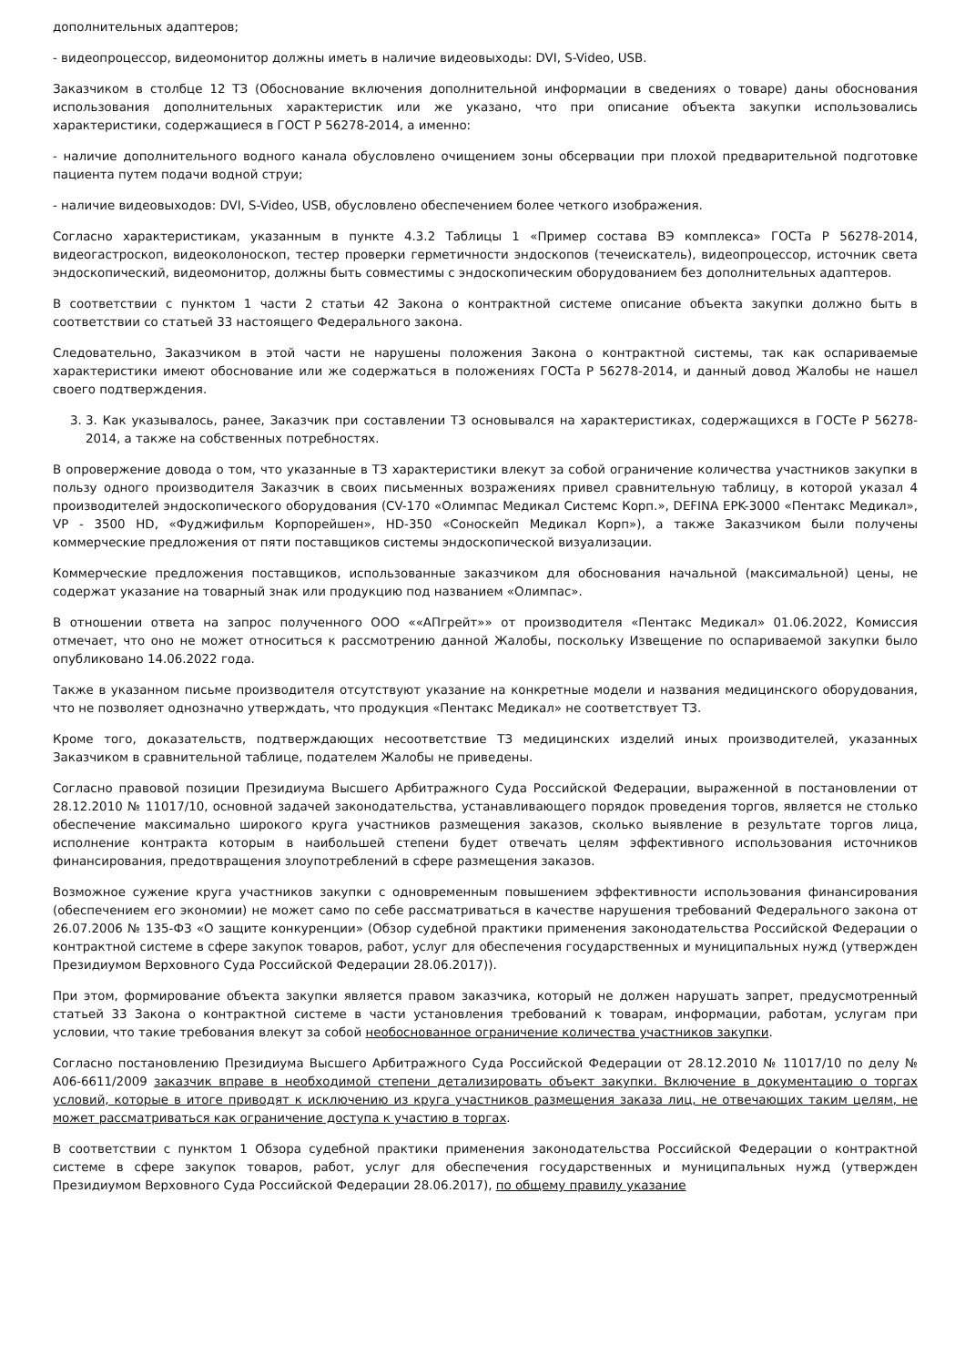дополнительных адаптеров;
- видеопроцессор, видеомонитор должны иметь в наличие видеовыходы: DVI, S-Video, USB.
Заказчиком в столбце 12 ТЗ (Обоснование включения дополнительной информации в сведениях о товаре) даны обоснования использования дополнительных характеристик или же указано, что при описание объекта закупки использовались характеристики, содержащиеся в ГОСТ Р 56278-2014, а именно:
- наличие дополнительного водного канала обусловлено очищением зоны обсервации при плохой предварительной подготовке пациента путем подачи водной струи;
- наличие видеовыходов: DVI, S-Video, USB, обусловлено обеспечением более четкого изображения.
Согласно характеристикам, указанным в пункте 4.3.2 Таблицы 1 «Пример состава ВЭ комплекса» ГОСТа Р 56278-2014, видеогастроскоп, видеоколоноскоп, тестер проверки герметичности эндоскопов (течеискатель), видеопроцессор, источник света эндоскопический, видеомонитор, должны быть совместимы с эндоскопическим оборудованием без дополнительных адаптеров.
В соответствии с пунктом 1 части 2 статьи 42 Закона о контрактной системе описание объекта закупки должно быть в соответствии со статьей 33 настоящего Федерального закона.
Следовательно, Заказчиком в этой части не нарушены положения Закона о контрактной системы, так как оспариваемые характеристики имеют обоснование или же содержаться в положениях ГОСТа Р 56278-2014, и данный довод Жалобы не нашел своего подтверждения.
3. 3. Как указывалось, ранее, Заказчик при составлении ТЗ основывался на характеристиках, содержащихся в ГОСТе Р 56278-2014, а также на собственных потребностях.
В опровержение довода о том, что указанные в ТЗ характеристики влекут за собой ограничение количества участников закупки в пользу одного производителя Заказчик в своих письменных возражениях привел сравнительную таблицу, в которой указал 4 производителей эндоскопического оборудования (CV-170 «Олимпас Медикал Системс Корп.», DEFINA EPK-3000 «Пентакс Медикал», VP - 3500 HD, «Фуджифильм Корпорейшен», HD-350 «Соноскейп Медикал Корп»), а также Заказчиком были получены коммерческие предложения от пяти поставщиков системы эндоскопической визуализации.
Коммерческие предложения поставщиков, использованные заказчиком для обоснования начальной (максимальной) цены, не содержат указание на товарный знак или продукцию под названием «Олимпас».
В отношении ответа на запрос полученного ООО ««АПгрейт»» от производителя «Пентакс Медикал» 01.06.2022, Комиссия отмечает, что оно не может относиться к рассмотрению данной Жалобы, поскольку Извещение по оспариваемой закупки было опубликовано 14.06.2022 года.
Также в указанном письме производителя отсутствуют указание на конкретные модели и названия медицинского оборудования, что не позволяет однозначно утверждать, что продукция «Пентакс Медикал» не соответствует ТЗ.
Кроме того, доказательств, подтверждающих несоответствие ТЗ медицинских изделий иных производителей, указанных Заказчиком в сравнительной таблице, подателем Жалобы не приведены.
Согласно правовой позиции Президиума Высшего Арбитражного Суда Российской Федерации, выраженной в постановлении от 28.12.2010 № 11017/10, основной задачей законодательства, устанавливающего порядок проведения торгов, является не столько обеспечение максимально широкого круга участников размещения заказов, сколько выявление в результате торгов лица, исполнение контракта которым в наибольшей степени будет отвечать целям эффективного использования источников финансирования, предотвращения злоупотреблений в сфере размещения заказов.
Возможное сужение круга участников закупки с одновременным повышением эффективности использования финансирования (обеспечением его экономии) не может само по себе рассматриваться в качестве нарушения требований Федерального закона от 26.07.2006 № 135-ФЗ «О защите конкуренции» (Обзор судебной практики применения законодательства Российской Федерации о контрактной системе в сфере закупок товаров, работ, услуг для обеспечения государственных и муниципальных нужд (утвержден Президиумом Верховного Суда Российской Федерации 28.06.2017)).
При этом, формирование объекта закупки является правом заказчика, который не должен нарушать запрет, предусмотренный статьей 33 Закона о контрактной системе в части установления требований к товарам, информации, работам, услугам при условии, что такие требования влекут за собой необоснованное ограничение количества участников закупки.
Согласно постановлению Президиума Высшего Арбитражного Суда Российской Федерации от 28.12.2010 № 11017/10 по делу № А06-6611/2009 заказчик вправе в необходимой степени детализировать объект закупки. Включение в документацию о торгах условий, которые в итоге приводят к исключению из круга участников размещения заказа лиц, не отвечающих таким целям, не может рассматриваться как ограничение доступа к участию в торгах.
В соответствии с пунктом 1 Обзора судебной практики применения законодательства Российской Федерации о контрактной системе в сфере закупок товаров, работ, услуг для обеспечения государственных и муниципальных нужд (утвержден Президиумом Верховного Суда Российской Федерации 28.06.2017), по общему правилу указание